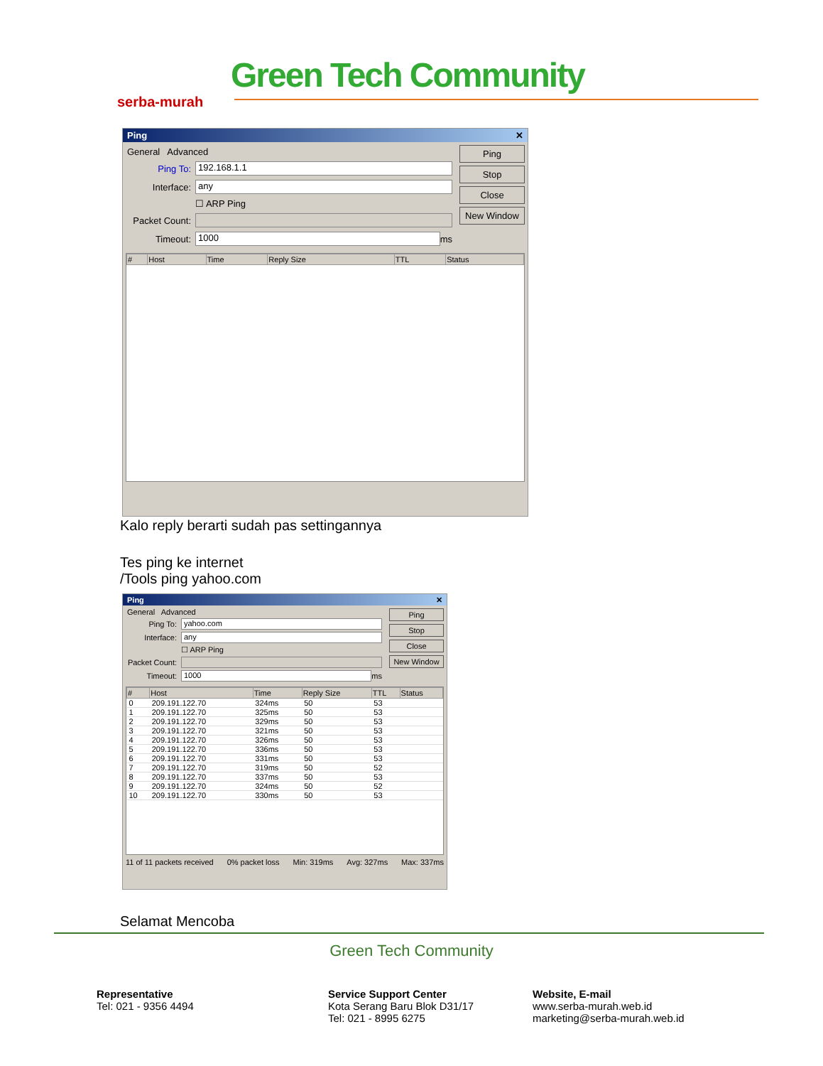serba-murah
Green Tech Community
Ping ✕
General Advanced
Ping To: 192.168.1.1
Interface: any
☐ ARP Ping
Packet Count:
Timeout: 1000 ms
Ping
Stop
Close
New Window
| # | Host | Time | Reply Size | TTL | Status |
| --- | --- | --- | --- | --- | --- |
Kalo reply berarti sudah pas settingannya
Tes ping ke internet
/Tools ping yahoo.com
Ping ✕
General Advanced
Ping To: yahoo.com
Interface: any
☐ ARP Ping
Packet Count:
Timeout: 1000 ms
Ping
Stop
Close
New Window
| # | Host | Time | Reply Size | TTL | Status |
| --- | --- | --- | --- | --- | --- |
| 0 | 209.191.122.70 | 324ms | 50 | 53 | |
| 1 | 209.191.122.70 | 325ms | 50 | 53 | |
| 2 | 209.191.122.70 | 329ms | 50 | 53 | |
| 3 | 209.191.122.70 | 321ms | 50 | 53 | |
| 4 | 209.191.122.70 | 326ms | 50 | 53 | |
| 5 | 209.191.122.70 | 336ms | 50 | 53 | |
| 6 | 209.191.122.70 | 331ms | 50 | 53 | |
| 7 | 209.191.122.70 | 319ms | 50 | 52 | |
| 8 | 209.191.122.70 | 337ms | 50 | 53 | |
| 9 | 209.191.122.70 | 324ms | 50 | 52 | |
| 10 | 209.191.122.70 | 330ms | 50 | 53 | |
11 of 11 packets received 0% packet loss Min: 319ms Avg: 327ms Max: 337ms
Selamat Mencoba
Green Tech Community
Representative
Tel: 021 - 9356 4494
Service Support Center
Kota Serang Baru Blok D31/17
Tel: 021 - 8995 6275
Website, E-mail
www.serba-murah.web.id
marketing@serba-murah.web.id